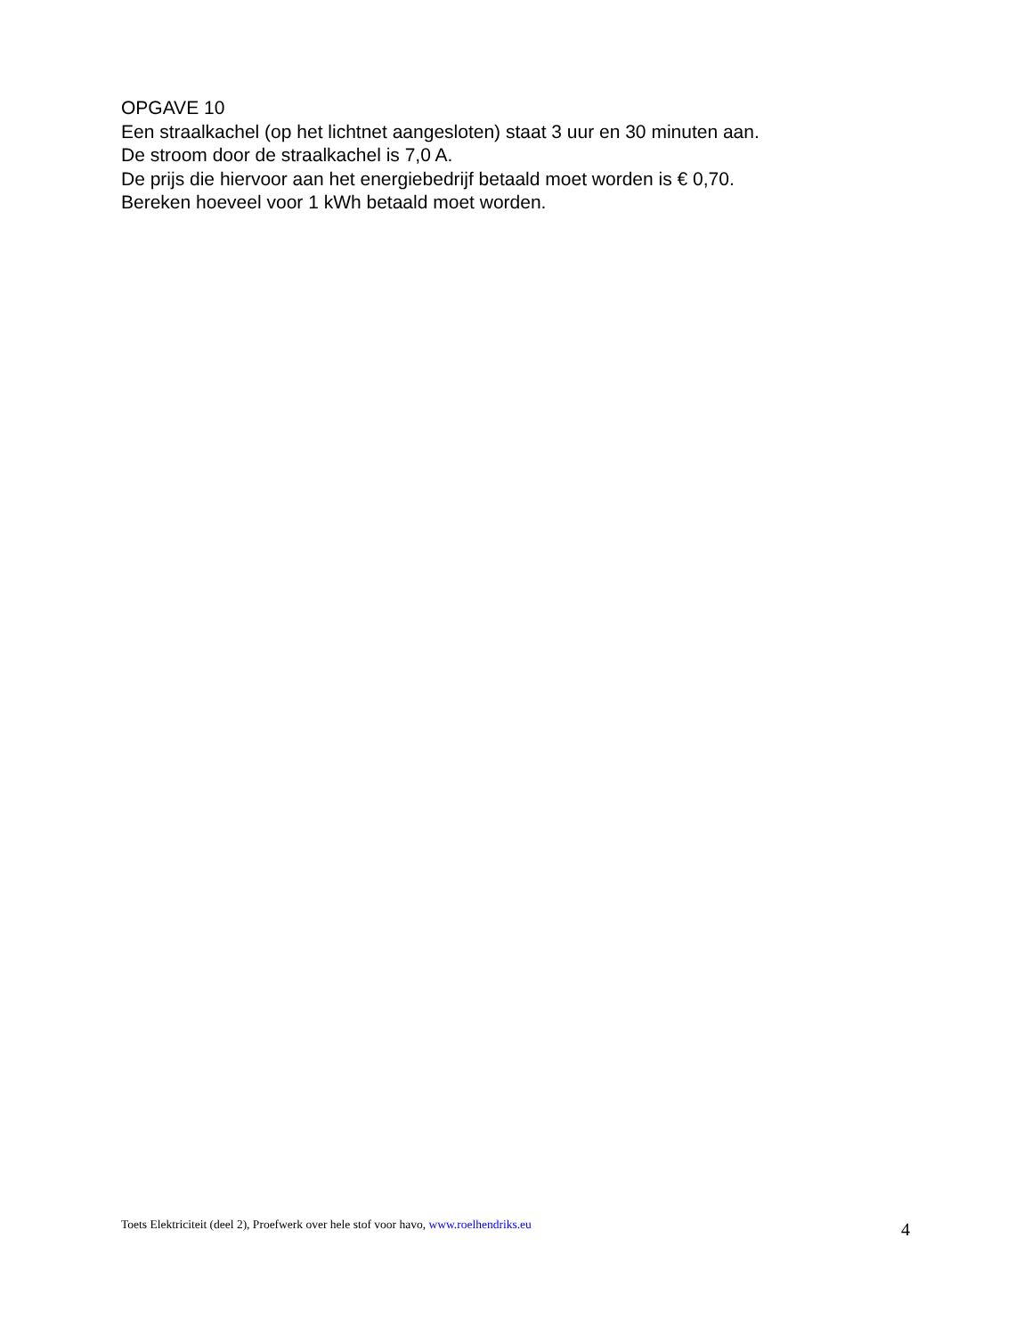OPGAVE 10
Een straalkachel (op het lichtnet aangesloten) staat 3 uur en 30 minuten aan.
De stroom door de straalkachel is 7,0 A.
De prijs die hiervoor aan het energiebedrijf betaald moet worden is € 0,70.
Bereken hoeveel voor 1 kWh betaald moet worden.
Toets Elektriciteit (deel 2), Proefwerk over hele stof voor havo, www.roelhendriks.eu 4